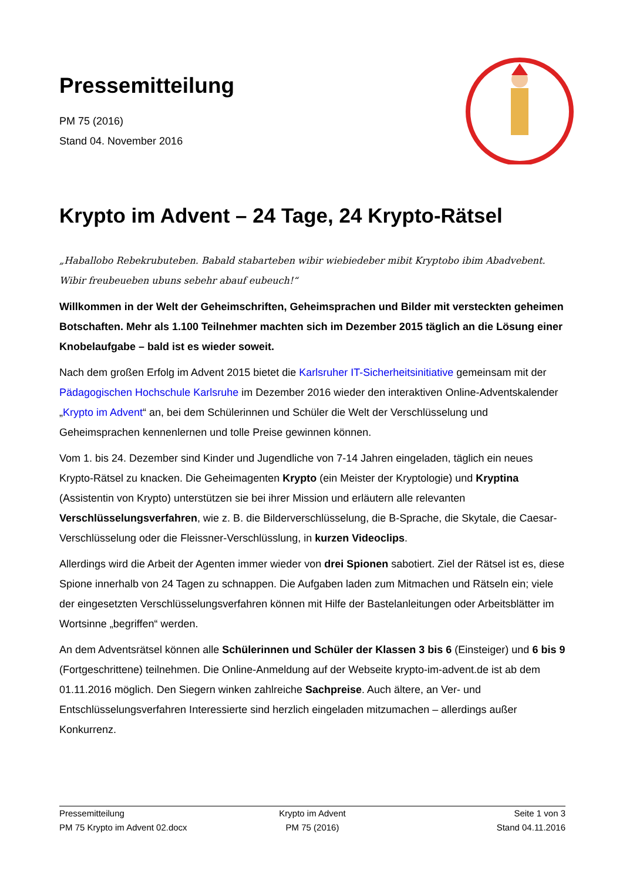Pressemitteilung
PM 75 (2016)
Stand 04. November 2016
Krypto im Advent – 24 Tage, 24 Krypto-Rätsel
„Haballobo Rebekrubuteben. Babald stabarteben wibir wiebiedeber mibit Kryptobo ibim Abadvebent. Wibir freubeueben ubuns sebehr abauf eubeuch!“
Willkommen in der Welt der Geheimschriften, Geheimsprachen und Bilder mit versteckten geheimen Botschaften. Mehr als 1.100 Teilnehmer machten sich im Dezember 2015 täglich an die Lösung einer Knobelaufgabe – bald ist es wieder soweit.
Nach dem großen Erfolg im Advent 2015 bietet die Karlsruher IT-Sicherheitsinitiative gemeinsam mit der Pädagogischen Hochschule Karlsruhe im Dezember 2016 wieder den interaktiven Online-Adventskalender „Krypto im Advent“ an, bei dem Schülerinnen und Schüler die Welt der Verschlüsselung und Geheimsprachen kennenlernen und tolle Preise gewinnen können.
Vom 1. bis 24. Dezember sind Kinder und Jugendliche von 7-14 Jahren eingeladen, täglich ein neues Krypto-Rätsel zu knacken. Die Geheimagenten Krypto (ein Meister der Kryptologie) und Kryptina (Assistentin von Krypto) unterstützen sie bei ihrer Mission und erläutern alle relevanten Verschlüsselungsverfahren, wie z. B. die Bilderverschlüsselung, die B-Sprache, die Skytale, die Caesar-Verschlüsselung oder die Fleissner-Verschlüsslung, in kurzen Videoclips.
Allerdings wird die Arbeit der Agenten immer wieder von drei Spionen sabotiert. Ziel der Rätsel ist es, diese Spione innerhalb von 24 Tagen zu schnappen. Die Aufgaben laden zum Mitmachen und Rätseln ein; viele der eingesetzten Verschlüsselungsverfahren können mit Hilfe der Bastelanleitungen oder Arbeitsblätter im Wortsinne „begriffen“ werden.
An dem Adventsrätsel können alle Schülerinnen und Schüler der Klassen 3 bis 6 (Einsteiger) und 6 bis 9 (Fortgeschrittene) teilnehmen. Die Online-Anmeldung auf der Webseite krypto-im-advent.de ist ab dem 01.11.2016 möglich. Den Siegern winken zahlreiche Sachpreise. Auch ältere, an Ver- und Entschlüsselungsverfahren Interessierte sind herzlich eingeladen mitzumachen – allerdings außer Konkurrenz.
Pressemitteilung Krypto im Advent Seite 1 von 3
PM 75 Krypto im Advent 02.docx PM 75 (2016) Stand 04.11.2016